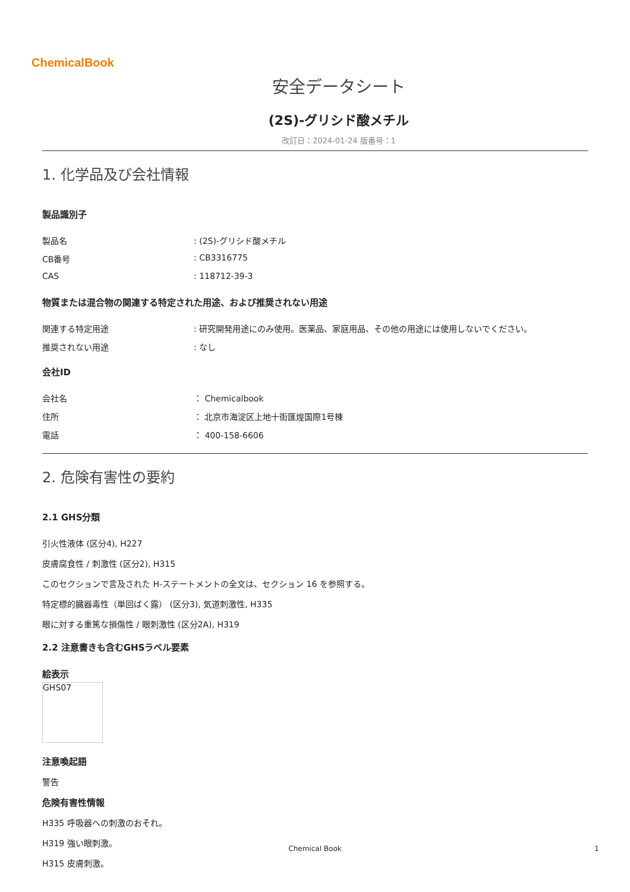ChemicalBook
安全データシート
(2S)-グリシド酸メチル
改訂日：2024-01-24 版番号：1
1. 化学品及び会社情報
製品識別子
製品名: (2S)-グリシド酸メチル
CB番号: CB3316775
CAS: 118712-39-3
物質または混合物の関連する特定された用途、および推奨されない用途
関連する特定用途: 研究開発用途にのみ使用。医薬品、家庭用品、その他の用途には使用しないでください。
推奨されない用途: なし
会社ID
会社名 ： Chemicalbook
住所 ： 北京市海淀区上地十街匯煌国際1号棟
電話 ： 400-158-6606
2. 危険有害性の要約
2.1 GHS分類
引火性液体 (区分4), H227
皮膚腐食性 / 刺激性 (区分2), H315
このセクションで言及された H-ステートメントの全文は、セクション 16 を参照する。
特定標的臓器毒性（単回ばく露） (区分3), 気道刺激性, H335
眼に対する重篤な損傷性 / 眼刺激性 (区分2A), H319
2.2 注意書きも含むGHSラベル要素
絵表示
GHS07
注意喚起語
警告
危険有害性情報
H335 呼吸器への刺激のおそれ。
H319 強い眼刺激。
H315 皮膚刺激。
Chemical Book 1